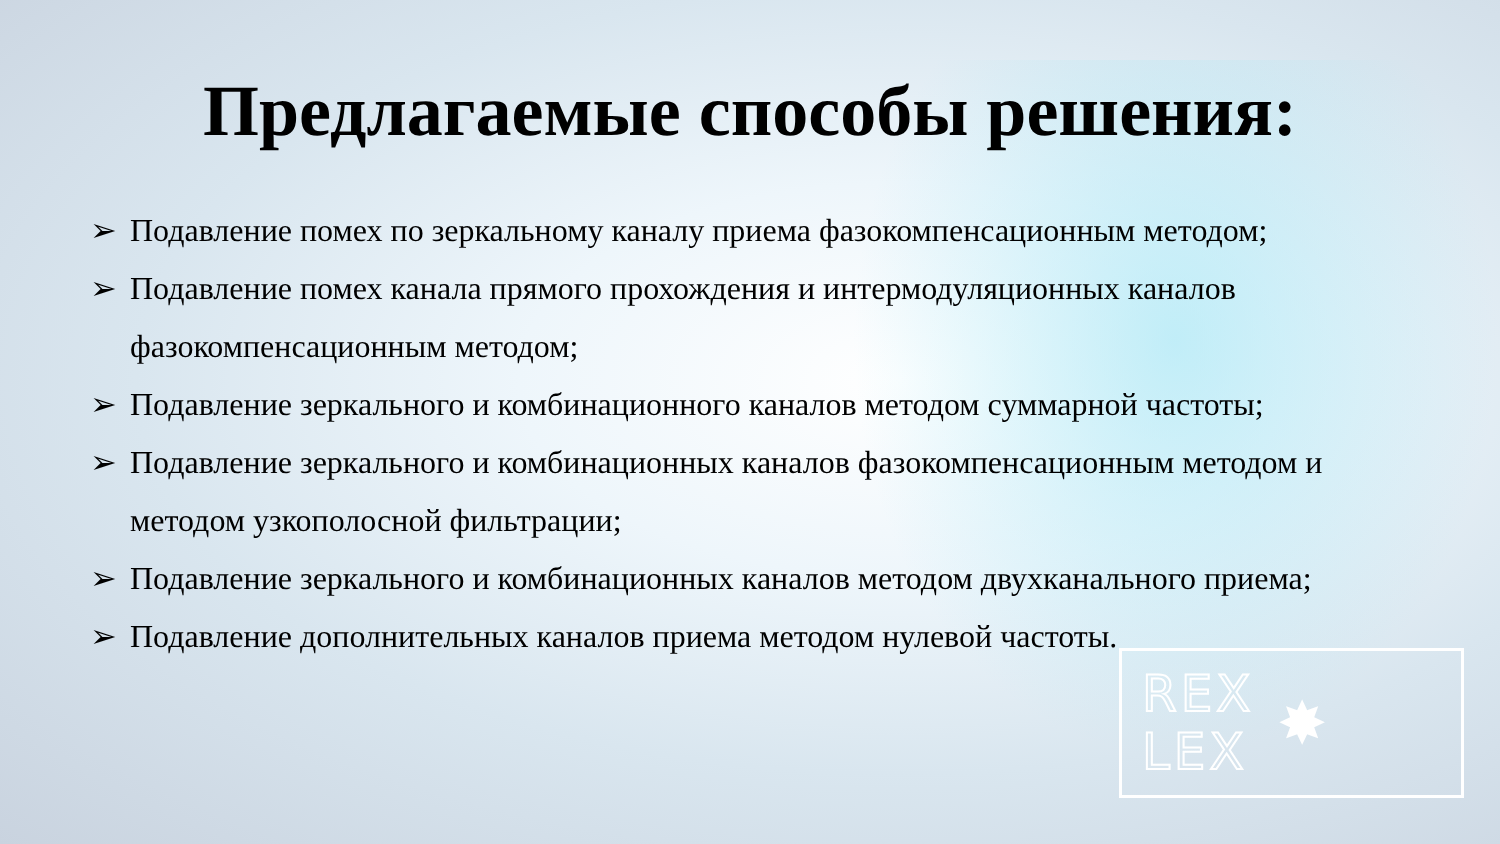Предлагаемые способы решения:
➢ Подавление помех по зеркальному каналу приема фазокомпенсационным методом;
➢ Подавление помех канала прямого прохождения и интермодуляционных каналов фазокомпенсационным методом;
➢ Подавление зеркального и комбинационного каналов методом суммарной частоты;
➢ Подавление зеркального и комбинационных каналов фазокомпенсационным методом и методом узкополосной фильтрации;
➢ Подавление зеркального и комбинационных каналов методом двухканального приема;
➢ Подавление дополнительных каналов приема методом нулевой частоты.
REX
LEX
✸